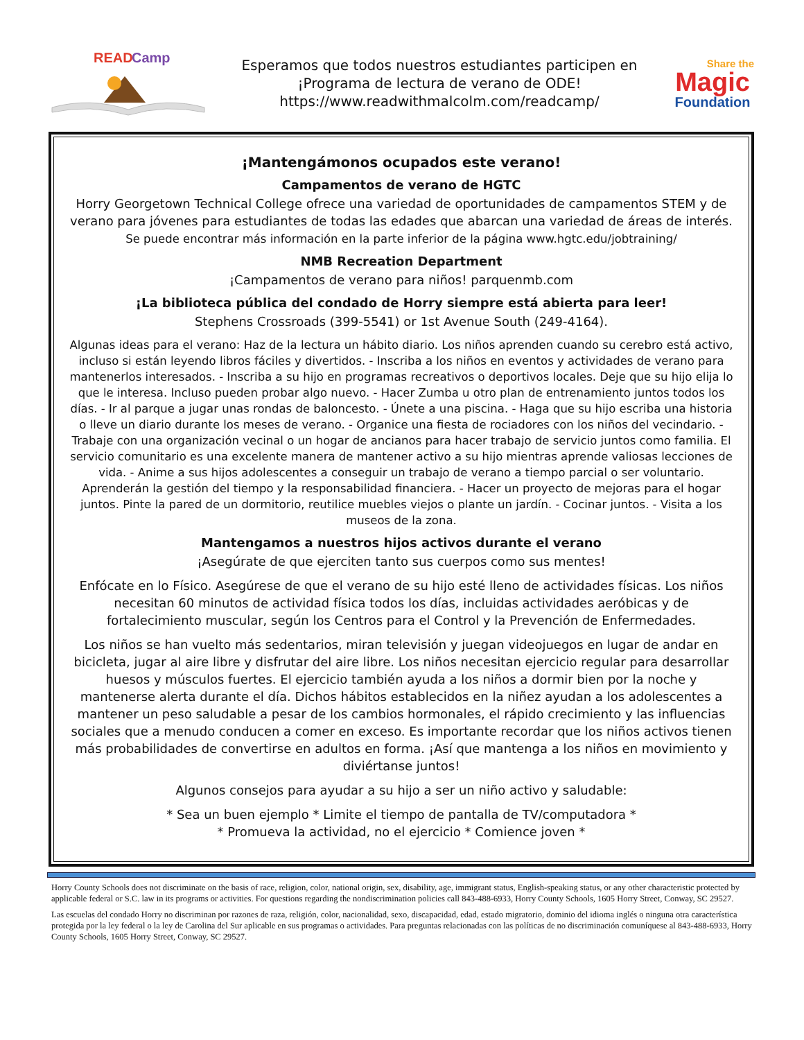READ
Camp
Esperamos que todos nuestros estudiantes participen en
¡Programa de lectura de verano de ODE!
https://www.readwithmalcolm.com/readcamp/
Share the
Magic
Foundation
¡Mantengámonos ocupados este verano!
Campamentos de verano de HGTC
Horry Georgetown Technical College ofrece una variedad de oportunidades de campamentos STEM y de verano para jóvenes para estudiantes de todas las edades que abarcan una variedad de áreas de interés.
Se puede encontrar más información en la parte inferior de la página www.hgtc.edu/jobtraining/
NMB Recreation Department
¡Campamentos de verano para niños! parquenmb.com
¡La biblioteca pública del condado de Horry siempre está abierta para leer!
Stephens Crossroads (399-5541) or 1st Avenue South (249-4164).
Algunas ideas para el verano: Haz de la lectura un hábito diario. Los niños aprenden cuando su cerebro está activo, incluso si están leyendo libros fáciles y divertidos. - Inscriba a los niños en eventos y actividades de verano para mantenerlos interesados. - Inscriba a su hijo en programas recreativos o deportivos locales. Deje que su hijo elija lo que le interesa. Incluso pueden probar algo nuevo. - Hacer Zumba u otro plan de entrenamiento juntos todos los días. - Ir al parque a jugar unas rondas de baloncesto. - Únete a una piscina. - Haga que su hijo escriba una historia o lleve un diario durante los meses de verano. - Organice una fiesta de rociadores con los niños del vecindario. - Trabaje con una organización vecinal o un hogar de ancianos para hacer trabajo de servicio juntos como familia. El servicio comunitario es una excelente manera de mantener activo a su hijo mientras aprende valiosas lecciones de vida. - Anime a sus hijos adolescentes a conseguir un trabajo de verano a tiempo parcial o ser voluntario. Aprenderán la gestión del tiempo y la responsabilidad financiera. - Hacer un proyecto de mejoras para el hogar juntos. Pinte la pared de un dormitorio, reutilice muebles viejos o plante un jardín. - Cocinar juntos. - Visita a los museos de la zona.
Mantengamos a nuestros hijos activos durante el verano
¡Asegúrate de que ejerciten tanto sus cuerpos como sus mentes!
Enfócate en lo Físico. Asegúrese de que el verano de su hijo esté lleno de actividades físicas. Los niños necesitan 60 minutos de actividad física todos los días, incluidas actividades aeróbicas y de fortalecimiento muscular, según los Centros para el Control y la Prevención de Enfermedades.
Los niños se han vuelto más sedentarios, miran televisión y juegan videojuegos en lugar de andar en bicicleta, jugar al aire libre y disfrutar del aire libre. Los niños necesitan ejercicio regular para desarrollar huesos y músculos fuertes. El ejercicio también ayuda a los niños a dormir bien por la noche y mantenerse alerta durante el día. Dichos hábitos establecidos en la niñez ayudan a los adolescentes a mantener un peso saludable a pesar de los cambios hormonales, el rápido crecimiento y las influencias sociales que a menudo conducen a comer en exceso. Es importante recordar que los niños activos tienen más probabilidades de convertirse en adultos en forma. ¡Así que mantenga a los niños en movimiento y diviértanse juntos!
Algunos consejos para ayudar a su hijo a ser un niño activo y saludable:
* Sea un buen ejemplo * Limite el tiempo de pantalla de TV/computadora *
* Promueva la actividad, no el ejercicio * Comience joven *
Horry County Schools does not discriminate on the basis of race, religion, color, national origin, sex, disability, age, immigrant status, English-speaking status, or any other characteristic protected by applicable federal or S.C. law in its programs or activities. For questions regarding the nondiscrimination policies call 843-488-6933, Horry County Schools, 1605 Horry Street, Conway, SC 29527.
Las escuelas del condado Horry no discriminan por razones de raza, religión, color, nacionalidad, sexo, discapacidad, edad, estado migratorio, dominio del idioma inglés o ninguna otra característica protegida por la ley federal o la ley de Carolina del Sur aplicable en sus programas o actividades. Para preguntas relacionadas con las políticas de no discriminación comuníquese al 843-488-6933, Horry County Schools, 1605 Horry Street, Conway, SC 29527.